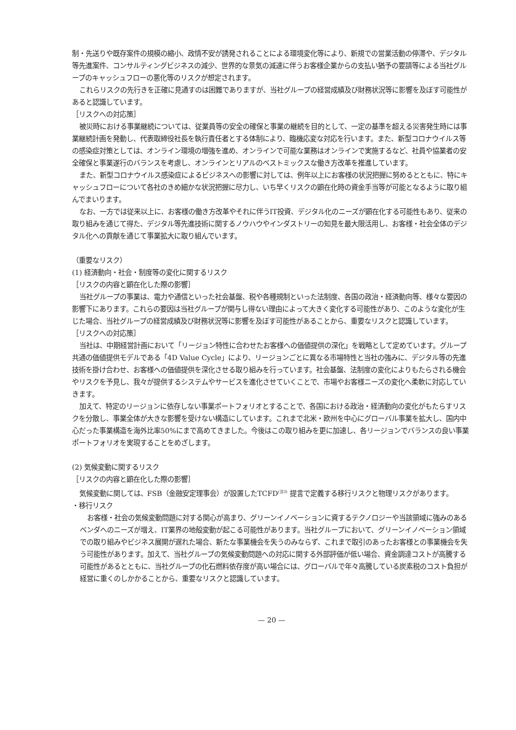制・先送りや既存案件の規模の縮小、政情不安が誘発されることによる環境変化等により、新規での営業活動の停滞や、デジタル等先進案件、コンサルティングビジネスの減少、世界的な景気の減速に伴うお客様企業からの支払い猶予の要請等による当社グループのキャッシュフローの悪化等のリスクが想定されます。
これらリスクの先行きを正確に見通すのは困難でありますが、当社グループの経営成績及び財務状況等に影響を及ぼす可能性があると認識しています。
［リスクへの対応策］
被災時における事業継続については、従業員等の安全の確保と事業の継続を目的として、一定の基準を超える災害発生時には事業継続計画を発動し、代表取締役社長を執行責任者とする体制により、臨機応変な対応を行います。また、新型コロナウイルス等の感染症対策としては、オンライン環境の増強を進め、オンラインで可能な業務はオンラインで実施するなど、社員や協業者の安全確保と事業遂行のバランスを考慮し、オンラインとリアルのベストミックスな働き方改革を推進しています。
また、新型コロナウイルス感染症によるビジネスへの影響に対しては、例年以上にお客様の状況把握に努めるとともに、特にキャッシュフローについて各社のきめ細かな状況把握に尽力し、いち早くリスクの顕在化時の資金手当等が可能となるように取り組んでまいります。
なお、一方では従来以上に、お客様の働き方改革やそれに伴うIT投資、デジタル化のニーズが顕在化する可能性もあり、従来の取り組みを通じて得た、デジタル等先進技術に関するノウハウやインダストリーの知見を最大限活用し、お客様・社会全体のデジタル化への貢献を通じて事業拡大に取り組んでいます。
（重要なリスク）
(1) 経済動向・社会・制度等の変化に関するリスク
［リスクの内容と顕在化した際の影響］
当社グループの事業は、電力や通信といった社会基盤、税や各種規制といった法制度、各国の政治・経済動向等、様々な要因の影響下にあります。これらの要因は当社グループが関与し得ない理由によって大きく変化する可能性があり、このような変化が生じた場合、当社グループの経営成績及び財務状況等に影響を及ぼす可能性があることから、重要なリスクと認識しています。
［リスクへの対応策］
当社は、中期経営計画において「リージョン特性に合わせたお客様への価値提供の深化」を戦略として定めています。グループ共通の価値提供モデルである「4D Value Cycle」により、リージョンごとに異なる市場特性と当社の強みに、デジタル等の先進技術を掛け合わせ、お客様への価値提供を深化させる取り組みを行っています。社会基盤、法制度の変化によりもたらされる機会やリスクを予見し、我々が提供するシステムやサービスを進化させていくことで、市場やお客様ニーズの変化へ柔軟に対応していきます。
加えて、特定のリージョンに依存しない事業ポートフォリオとすることで、各国における政治・経済動向の変化がもたらすリスクを分散し、事業全体が大きな影響を受けない構造にしています。これまで北米・欧州を中心にグローバル事業を拡大し、国内中心だった事業構造を海外比率50%にまで高めてきました。今後はこの取り組みを更に加速し、各リージョンでバランスの良い事業ポートフォリオを実現することをめざします。
(2) 気候変動に関するリスク
［リスクの内容と顕在化した際の影響］
気候変動に関しては、FSB（金融安定理事会）が設置したTCFD<sup>(注3)</sup> 提言で定義する移行リスクと物理リスクがあります。
・移行リスク
お客様・社会の気候変動問題に対する関心が高まり、グリーンイノベーションに資するテクノロジーや当該領域に強みのあるベンダへのニーズが増え、IT業界の地殻変動が起こる可能性があります。当社グループにおいて、グリーンイノベーション領域での取り組みやビジネス展開が遅れた場合、新たな事業機会を失うのみならず、これまで取引のあったお客様との事業機会を失う可能性があります。加えて、当社グループの気候変動問題への対応に関する外部評価が低い場合、資金調達コストが高騰する可能性があるとともに、当社グループの化石燃料依存度が高い場合には、グローバルで年々高騰している炭素税のコスト負担が経営に重くのしかかることから、重要なリスクと認識しています。
— 20 —